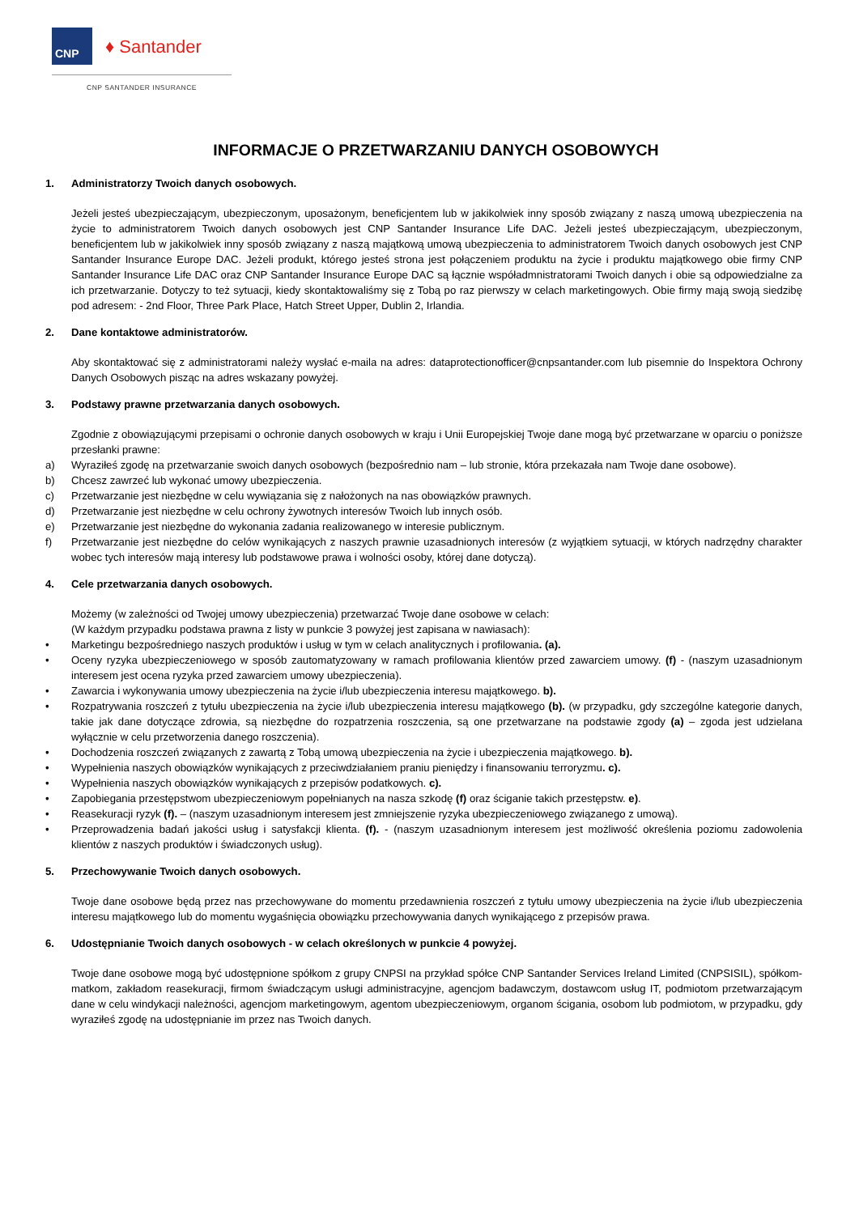CNP
♦ Santander
CNP SANTANDER INSURANCE
INFORMACJE O PRZETWARZANIU DANYCH OSOBOWYCH
1. Administratorzy Twoich danych osobowych.
Jeżeli jesteś ubezpieczającym, ubezpieczonym, uposażonym, beneficjentem lub w jakikolwiek inny sposób związany z naszą umową ubezpieczenia na życie to administratorem Twoich danych osobowych jest CNP Santander Insurance Life DAC. Jeżeli jesteś ubezpieczającym, ubezpieczonym, beneficjentem lub w jakikolwiek inny sposób związany z naszą majątkową umową ubezpieczenia to administratorem Twoich danych osobowych jest CNP Santander Insurance Europe DAC. Jeżeli produkt, którego jesteś strona jest połączeniem produktu na życie i produktu majątkowego obie firmy CNP Santander Insurance Life DAC oraz CNP Santander Insurance Europe DAC są łącznie współadmnistratorami Twoich danych i obie są odpowiedzialne za ich przetwarzanie. Dotyczy to też sytuacji, kiedy skontaktowaliśmy się z Tobą po raz pierwszy w celach marketingowych. Obie firmy mają swoją siedzibę pod adresem: - 2nd Floor, Three Park Place, Hatch Street Upper, Dublin 2, Irlandia.
2. Dane kontaktowe administratorów.
Aby skontaktować się z administratorami należy wysłać e-maila na adres: dataprotectionofficer@cnpsantander.com lub pisemnie do Inspektora Ochrony Danych Osobowych pisząc na adres wskazany powyżej.
3. Podstawy prawne przetwarzania danych osobowych.
Zgodnie z obowiązującymi przepisami o ochronie danych osobowych w kraju i Unii Europejskiej Twoje dane mogą być przetwarzane w oparciu o poniższe przesłanki prawne:
a) Wyraziłeś zgodę na przetwarzanie swoich danych osobowych (bezpośrednio nam – lub stronie, która przekazała nam Twoje dane osobowe).
b) Chcesz zawrzeć lub wykonać umowy ubezpieczenia.
c) Przetwarzanie jest niezbędne w celu wywiązania się z nałożonych na nas obowiązków prawnych.
d) Przetwarzanie jest niezbędne w celu ochrony żywotnych interesów Twoich lub innych osób.
e) Przetwarzanie jest niezbędne do wykonania zadania realizowanego w interesie publicznym.
f) Przetwarzanie jest niezbędne do celów wynikających z naszych prawnie uzasadnionych interesów (z wyjątkiem sytuacji, w których nadrzędny charakter wobec tych interesów mają interesy lub podstawowe prawa i wolności osoby, której dane dotyczą).
4. Cele przetwarzania danych osobowych.
Możemy (w zależności od Twojej umowy ubezpieczenia) przetwarzać Twoje dane osobowe w celach:
(W każdym przypadku podstawa prawna z listy w punkcie 3 powyżej jest zapisana w nawiasach):
• Marketingu bezpośredniego naszych produktów i usług w tym w celach analitycznych i profilowania. (a).
• Oceny ryzyka ubezpieczeniowego w sposób zautomatyzowany w ramach profilowania klientów przed zawarciem umowy. (f) - (naszym uzasadnionym interesem jest ocena ryzyka przed zawarciem umowy ubezpieczenia).
• Zawarcia i wykonywania umowy ubezpieczenia na życie i/lub ubezpieczenia interesu majątkowego. b).
• Rozpatrywania roszczeń z tytułu ubezpieczenia na życie i/lub ubezpieczenia interesu majątkowego (b). (w przypadku, gdy szczególne kategorie danych, takie jak dane dotyczące zdrowia, są niezbędne do rozpatrzenia roszczenia, są one przetwarzane na podstawie zgody (a) – zgoda jest udzielana wyłącznie w celu przetworzenia danego roszczenia).
• Dochodzenia roszczeń związanych z zawartą z Tobą umową ubezpieczenia na życie i ubezpieczenia majątkowego. b).
• Wypełnienia naszych obowiązków wynikających z przeciwdziałaniem praniu pieniędzy i finansowaniu terroryzmu. c).
• Wypełnienia naszych obowiązków wynikających z przepisów podatkowych. c).
• Zapobiegania przestępstwom ubezpieczeniowym popełnianych na nasza szkodę (f) oraz ściganie takich przestępstw. e).
• Reasekuracji ryzyk (f). – (naszym uzasadnionym interesem jest zmniejszenie ryzyka ubezpieczeniowego związanego z umową).
• Przeprowadzenia badań jakości usług i satysfakcji klienta. (f). - (naszym uzasadnionym interesem jest możliwość określenia poziomu zadowolenia klientów z naszych produktów i świadczonych usług).
5. Przechowywanie Twoich danych osobowych.
Twoje dane osobowe będą przez nas przechowywane do momentu przedawnienia roszczeń z tytułu umowy ubezpieczenia na życie i/lub ubezpieczenia interesu majątkowego lub do momentu wygaśnięcia obowiązku przechowywania danych wynikającego z przepisów prawa.
6. Udostępnianie Twoich danych osobowych - w celach określonych w punkcie 4 powyżej.
Twoje dane osobowe mogą być udostępnione spółkom z grupy CNPSI na przykład spółce CNP Santander Services Ireland Limited (CNPSISIL), spółkom-matkom, zakładom reasekuracji, firmom świadczącym usługi administracyjne, agencjom badawczym, dostawcom usług IT, podmiotom przetwarzającym dane w celu windykacji należności, agencjom marketingowym, agentom ubezpieczeniowym, organom ścigania, osobom lub podmiotom, w przypadku, gdy wyraziłeś zgodę na udostępnianie im przez nas Twoich danych.